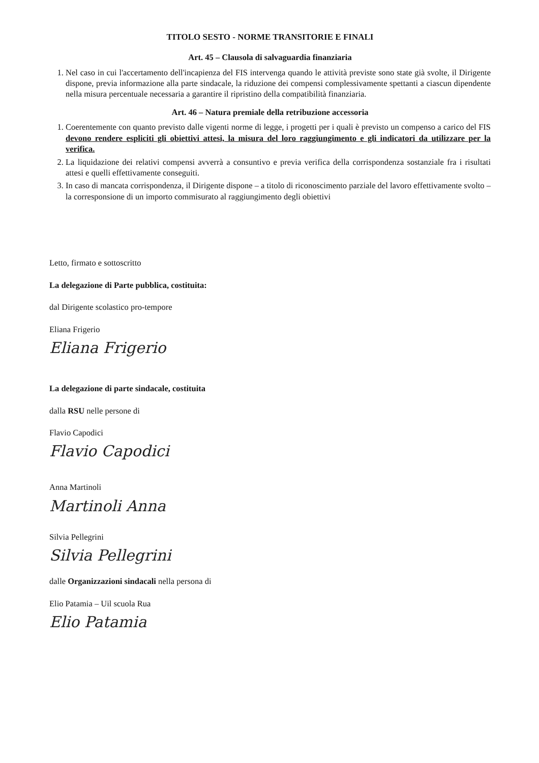TITOLO SESTO - NORME TRANSITORIE E FINALI
Art. 45 – Clausola di salvaguardia finanziaria
1. Nel caso in cui l'accertamento dell'incapienza del FIS intervenga quando le attività previste sono state già svolte, il Dirigente dispone, previa informazione alla parte sindacale, la riduzione dei compensi complessivamente spettanti a ciascun dipendente nella misura percentuale necessaria a garantire il ripristino della compatibilità finanziaria.
Art. 46 – Natura premiale della retribuzione accessoria
1. Coerentemente con quanto previsto dalle vigenti norme di legge, i progetti per i quali è previsto un compenso a carico del FIS devono rendere espliciti gli obiettivi attesi, la misura del loro raggiungimento e gli indicatori da utilizzare per la verifica.
2. La liquidazione dei relativi compensi avverrà a consuntivo e previa verifica della corrispondenza sostanziale fra i risultati attesi e quelli effettivamente conseguiti.
3. In caso di mancata corrispondenza, il Dirigente dispone – a titolo di riconoscimento parziale del lavoro effettivamente svolto – la corresponsione di un importo commisurato al raggiungimento degli obiettivi
Letto, firmato e sottoscritto
La delegazione di Parte pubblica, costituita:
dal Dirigente scolastico pro-tempore
Eliana Frigerio
Eliana Frigerio
La delegazione di parte sindacale, costituita
dalla RSU nelle persone di
Flavio Capodici
Flavio Capodici
Anna Martinoli
Martinoli Anna
Silvia Pellegrini
Silvia Pellegrini
dalle Organizzazioni sindacali nella persona di
Elio Patamia – Uil scuola Rua
Elio Patamia